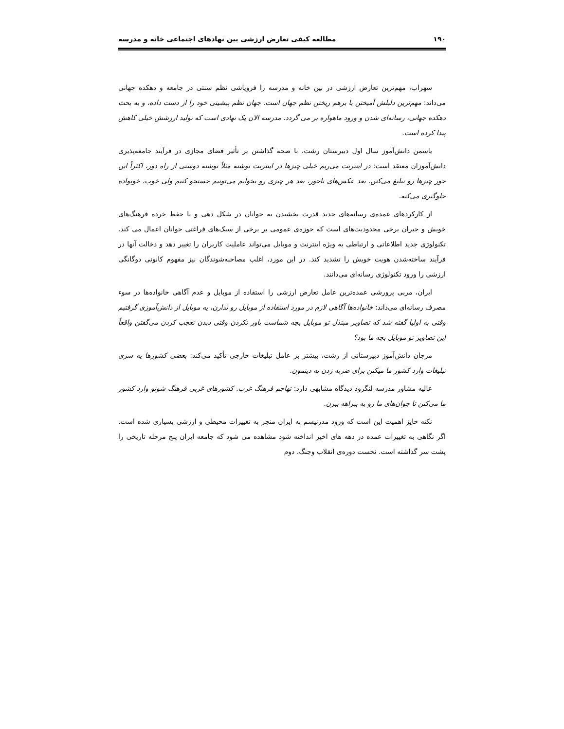۱۹۰ مطالعه کیفی تعارض ارزشی بین نهادهای اجتماعی خانه و مدرسه
سهراب، مهم‌ترین تعارض ارزشی در بین خانه و مدرسه را فروپاشی نظم سنتی در جامعه و دهکده جهانی می‌داند: مهم‌ترین دلیلش آمیختن یا برهم ریختن نظم جهان است. جهان نظم پیشینی خود را از دست داده، و به بحث دهکده جهانی، رسانه‌ای شدن و ورود ماهواره بر می گردد. مدرسه الان یک نهادی است که تولید ارزشش خیلی کاهش پیدا کرده است.
یاسمن دانش‌آموز سال اول دبیرستان رشت، با صحه گذاشتن بر تأثیر فضای مجازی در فرآیند جامعه‌پذیری دانش‌آموزان معتقد است: در اینترنت می‌ریم خیلی چیزها در اینترنت نوشته مثلاً نوشته دوستی از راه دور، اکثراً این جور چیزها رو تبلیغ می‌کنن. بعد عکس‌های ناجور، بعد هر چیزی رو بخوایم می‌تونیم جستجو کنیم ولی خوب، خونواده جلوگیری می‌کنه.
از کارکردهای عمده‌ی رسانه‌های جدید قدرت بخشیدن به جوانان در شکل دهی و یا حفظ خرده فرهنگ‌های خویش و جبران برخی محدودیت‌های است که حوزه‌ی عمومی بر برخی از سبک‌های فراغتی جوانان اعمال می کند. تکنولوژی جدید اطلاعاتی و ارتباطی به ویژه اینترنت و موبایل می‌تواند عاملیت کاربران را تغییر دهد و دخالت آنها در فرآیند ساخته‌شدن هویت خویش را تشدید کند. در این مورد، اغلب مصاحبه‌شوندگان نیز مفهوم کانونی دوگانگی ارزشی را ورود تکنولوژی رسانه‌ای می‌دانند.
ایران، مربی پرورشی عمده‌ترین عامل تعارض ارزشی را استفاده از موبایل و عدم آگاهی خانواده‌ها در سوء مصرف رسانه‌ای می‌داند: خانواده‌ها آگاهی لازم در مورد استفاده از موبایل رو ندارن، یه موبایل از دانش‌آموزی گرفتیم وقتی به اولیا گفته شد که تصاویر مبتذل تو موبایل بچه شماست باور نکردن وقتی دیدن تعجب کردن می‌گفتن واقعاً این تصاویر تو موبایل بچه ما بود؟
مرجان دانش‌آموز دبیرستانی از رشت، بیشتر بر عامل تبلیغات خارجی تأکید می‌کند: بعضی کشورها یه سری تبلیغات وارد کشور ما میکنن برای ضربه زدن به دینمون.
عالیه مشاور مدرسه لنگرود دیدگاه مشابهی دارد: تهاجم فرهنگ غرب. کشورهای غربی فرهنگ شونو وارد کشور ما می‌کنن تا جوان‌های ما رو به بیراهه ببرن.
نکته حایز اهمیت این است که ورود مدرنیسم به ایران منجر به تغییرات محیطی و ارزشی بسیاری شده است. اگر نگاهی به تغییرات عمده در دهه های اخیر انداخته شود مشاهده می شود که جامعه ایران پنج مرحله تاریخی را پشت سر گذاشته است. نخست دوره‌ی انقلاب وجنگ، دوم